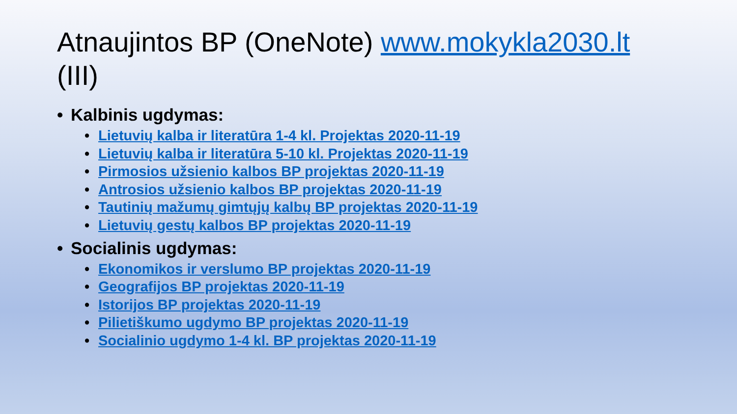Atnaujintos BP (OneNote) www.mokykla2030.lt (III)
• Kalbinis ugdymas:
• Lietuvių kalba ir literatūra 1-4 kl. Projektas 2020-11-19
• Lietuvių kalba ir literatūra 5-10 kl. Projektas 2020-11-19
• Pirmosios užsienio kalbos BP projektas 2020-11-19
• Antrosios užsienio kalbos BP projektas 2020-11-19
• Tautinių mažumų gimtųjų kalbų BP projektas 2020-11-19
• Lietuvių gestų kalbos BP projektas 2020-11-19
• Socialinis ugdymas:
• Ekonomikos ir verslumo BP projektas 2020-11-19
• Geografijos BP projektas 2020-11-19
• Istorijos BP projektas 2020-11-19
• Pilietiškumo ugdymo BP projektas 2020-11-19
• Socialinio ugdymo 1-4 kl. BP projektas 2020-11-19